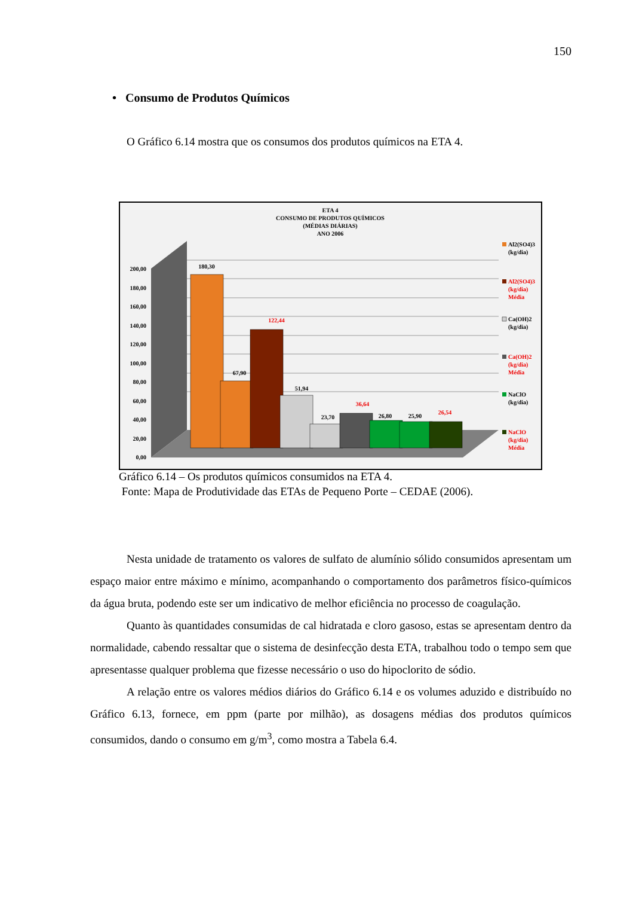150
• Consumo de Produtos Químicos
O Gráfico 6.14 mostra que os consumos dos produtos químicos na ETA 4.
ETA 4
CONSUMO DE PRODUTOS QUÍMICOS
(MÉDIAS DIÁRIAS)
ANO 2006
200,00
180,00
160,00
140,00
120,00
100,00
80,00
60,00
40,00
20,00
0,00
180,30
67,90
122,44
51,94
23,70
36,64
26,80
25,90
26,54
Al2(SO4)3
(kg/dia)
Al2(SO4)3
(kg/dia)
Média
Ca(OH)2
(kg/dia)
Ca(OH)2
(kg/dia)
Média
NaClO
(kg/dia)
NaClO
(kg/dia)
Média
Gráfico 6.14 – Os produtos químicos consumidos na ETA 4.
Fonte: Mapa de Produtividade das ETAs de Pequeno Porte – CEDAE (2006).
Nesta unidade de tratamento os valores de sulfato de alumínio sólido consumidos apresentam um espaço maior entre máximo e mínimo, acompanhando o comportamento dos parâmetros físico-químicos da água bruta, podendo este ser um indicativo de melhor eficiência no processo de coagulação.
Quanto às quantidades consumidas de cal hidratada e cloro gasoso, estas se apresentam dentro da normalidade, cabendo ressaltar que o sistema de desinfecção desta ETA, trabalhou todo o tempo sem que apresentasse qualquer problema que fizesse necessário o uso do hipoclorito de sódio.
A relação entre os valores médios diários do Gráfico 6.14 e os volumes aduzido e distribuído no Gráfico 6.13, fornece, em ppm (parte por milhão), as dosagens médias dos produtos químicos consumidos, dando o consumo em g/m<sup>3</sup>, como mostra a Tabela 6.4.